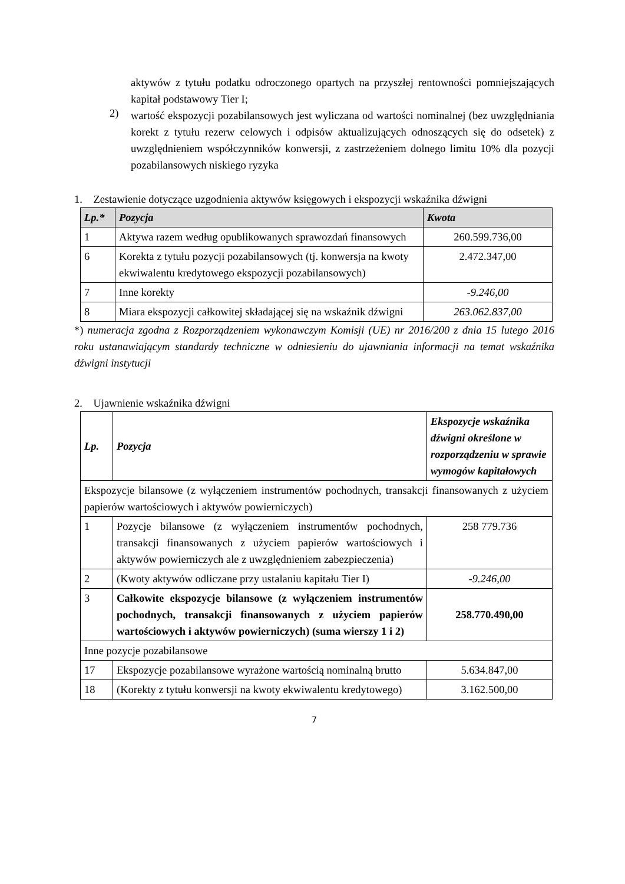aktywów z tytułu podatku odroczonego opartych na przyszłej rentowności pomniejszających kapitał podstawowy Tier I;
2)
wartość ekspozycji pozabilansowych jest wyliczana od wartości nominalnej (bez uwzględniania korekt z tytułu rezerw celowych i odpisów aktualizujących odnoszących się do odsetek) z uwzględnieniem współczynników konwersji, z zastrzeżeniem dolnego limitu 10% dla pozycji pozabilansowych niskiego ryzyka
1. Zestawienie dotyczące uzgodnienia aktywów księgowych i ekspozycji wskaźnika dźwigni
| Lp.* | Pozycja | Kwota |
| --- | --- | --- |
| 1 | Aktywa razem według opublikowanych sprawozdań finansowych | 260.599.736,00 |
| 6 | Korekta z tytułu pozycji pozabilansowych (tj. konwersja na kwoty ekwiwalentu kredytowego ekspozycji pozabilansowych) | 2.472.347,00 |
| 7 | Inne korekty | -9.246,00 |
| 8 | Miara ekspozycji całkowitej składającej się na wskaźnik dźwigni | 263.062.837,00 |
*) numeracja zgodna z Rozporządzeniem wykonawczym Komisji (UE) nr 2016/200 z dnia 15 lutego 2016 roku ustanawiającym standardy techniczne w odniesieniu do ujawniania informacji na temat wskaźnika dźwigni instytucji
2. Ujawnienie wskaźnika dźwigni
| Lp. | Pozycja | Ekspozycje wskaźnika dźwigni określone w rozporządzeniu w sprawie wymogów kapitałowych |
| --- | --- | --- |
| Ekspozycje bilansowe (z wyłączeniem instrumentów pochodnych, transakcji finansowanych z użyciem papierów wartościowych i aktywów powierniczych) | | |
| 1 | Pozycje bilansowe (z wyłączeniem instrumentów pochodnych, transakcji finansowanych z użyciem papierów wartościowych i aktywów powierniczych ale z uwzględnieniem zabezpieczenia) | 258 779.736 |
| 2 | (Kwoty aktywów odliczane przy ustalaniu kapitału Tier I) | -9.246,00 |
| 3 | Całkowite ekspozycje bilansowe (z wyłączeniem instrumentów pochodnych, transakcji finansowanych z użyciem papierów wartościowych i aktywów powierniczych) (suma wierszy 1 i 2) | 258.770.490,00 |
| Inne pozycje pozabilansowe | | |
| 17 | Ekspozycje pozabilansowe wyrażone wartością nominalną brutto | 5.634.847,00 |
| 18 | (Korekty z tytułu konwersji na kwoty ekwiwalentu kredytowego) | 3.162.500,00 |
7